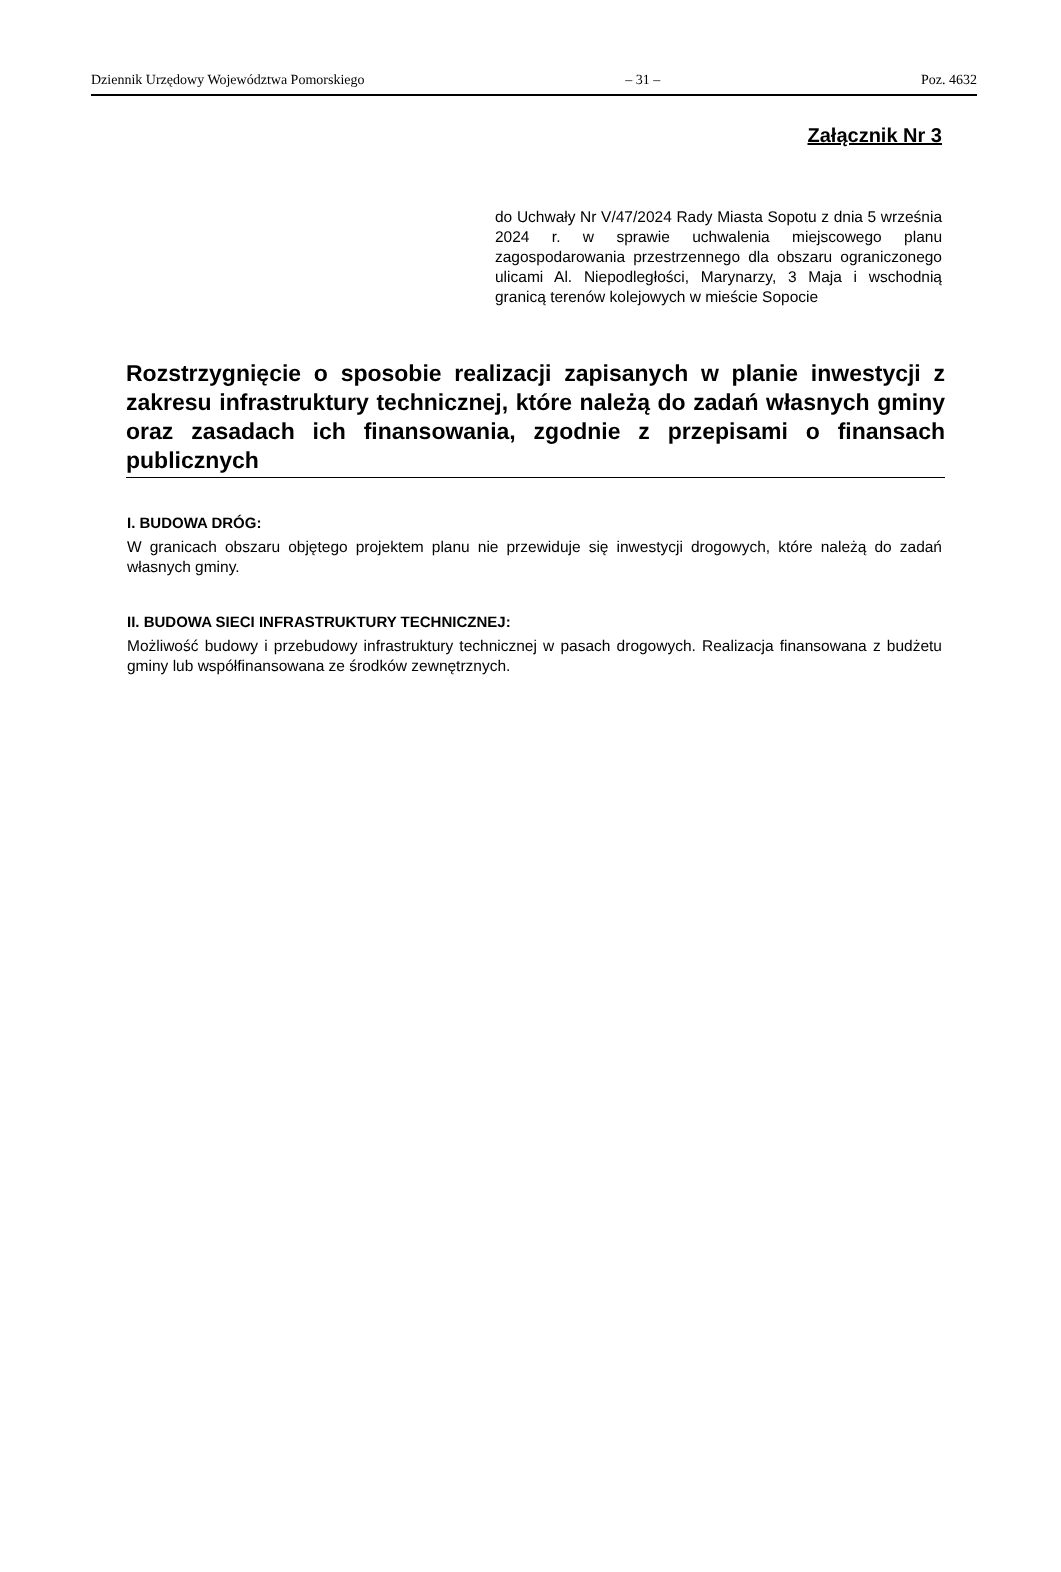Dziennik Urzędowy Województwa Pomorskiego – 31 – Poz. 4632
Załącznik Nr 3
do Uchwały Nr V/47/2024 Rady Miasta Sopotu z dnia 5 września 2024 r. w sprawie uchwalenia miejscowego planu zagospodarowania przestrzennego dla obszaru ograniczonego ulicami Al. Niepodległości, Marynarzy, 3 Maja i wschodnią granicą terenów kolejowych w mieście Sopocie
Rozstrzygnięcie o sposobie realizacji zapisanych w planie inwestycji z zakresu infrastruktury technicznej, które należą do zadań własnych gminy oraz zasadach ich finansowania, zgodnie z przepisami o finansach publicznych
I. BUDOWA DRÓG:
W granicach obszaru objętego projektem planu nie przewiduje się inwestycji drogowych, które należą do zadań własnych gminy.
II. BUDOWA SIECI INFRASTRUKTURY TECHNICZNEJ:
Możliwość budowy i przebudowy infrastruktury technicznej w pasach drogowych. Realizacja finansowana z budżetu gminy lub współfinansowana ze środków zewnętrznych.